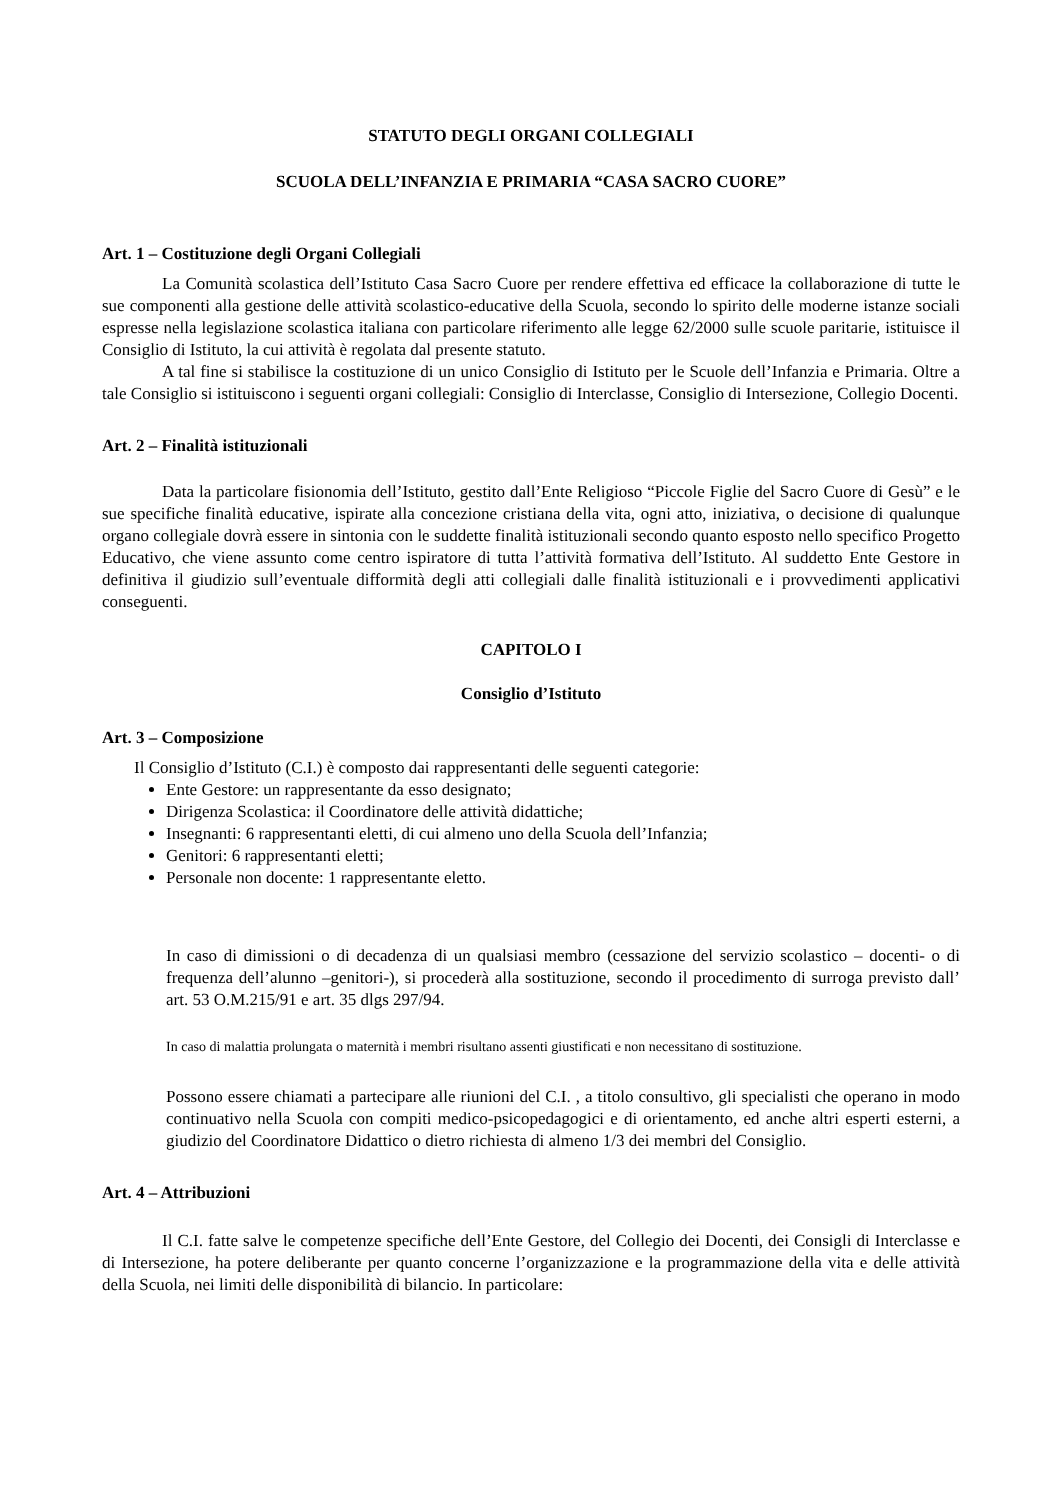STATUTO DEGLI ORGANI COLLEGIALI
SCUOLA DELL’INFANZIA E PRIMARIA “CASA SACRO CUORE”
Art. 1 – Costituzione degli Organi Collegiali
La Comunità scolastica dell’Istituto Casa Sacro Cuore per rendere effettiva ed efficace la collaborazione di tutte le sue componenti alla gestione delle attività scolastico-educative della Scuola, secondo lo spirito delle moderne istanze sociali espresse nella legislazione scolastica italiana con particolare riferimento alle legge 62/2000 sulle scuole paritarie, istituisce il Consiglio di Istituto, la cui attività è regolata dal presente statuto.
A tal fine si stabilisce la costituzione di un unico Consiglio di Istituto per le Scuole dell’Infanzia e Primaria. Oltre a tale Consiglio si istituiscono i seguenti organi collegiali: Consiglio di Interclasse, Consiglio di Intersezione, Collegio Docenti.
Art. 2 – Finalità istituzionali
Data la particolare fisionomia dell’Istituto, gestito dall’Ente Religioso “Piccole Figlie del Sacro Cuore di Gesù” e le sue specifiche finalità educative, ispirate alla concezione cristiana della vita, ogni atto, iniziativa, o decisione di qualunque organo collegiale dovrà essere in sintonia con le suddette finalità istituzionali secondo quanto esposto nello specifico Progetto Educativo, che viene assunto come centro ispiratore di tutta l’attività formativa dell’Istituto. Al suddetto Ente Gestore in definitiva il giudizio sull’eventuale difformità degli atti collegiali dalle finalità istituzionali e i provvedimenti applicativi conseguenti.
CAPITOLO I
Consiglio d’Istituto
Art. 3 – Composizione
Il Consiglio d’Istituto (C.I.) è composto dai rappresentanti delle seguenti categorie:
Ente Gestore: un rappresentante da esso designato;
Dirigenza Scolastica: il Coordinatore delle attività didattiche;
Insegnanti: 6 rappresentanti eletti, di cui almeno uno della Scuola dell’Infanzia;
Genitori: 6 rappresentanti eletti;
Personale non docente: 1 rappresentante eletto.
In caso di dimissioni o di decadenza di un qualsiasi membro (cessazione del servizio scolastico – docenti- o di frequenza dell’alunno –genitori-), si procederà alla sostituzione, secondo il procedimento di surroga previsto dall’ art. 53 O.M.215/91 e art. 35 dlgs 297/94.
In caso di malattia prolungata o maternità i membri risultano assenti giustificati e non necessitano di sostituzione.
Possono essere chiamati a partecipare alle riunioni del C.I. , a titolo consultivo, gli specialisti che operano in modo continuativo nella Scuola con compiti medico-psicopedagogici e di orientamento, ed anche altri esperti esterni, a giudizio del Coordinatore Didattico o dietro richiesta di almeno 1/3 dei membri del Consiglio.
Art. 4 – Attribuzioni
Il C.I. fatte salve le competenze specifiche dell’Ente Gestore, del Collegio dei Docenti, dei Consigli di Interclasse e di Intersezione, ha potere deliberante per quanto concerne l’organizzazione e la programmazione della vita e delle attività della Scuola, nei limiti delle disponibilità di bilancio. In particolare: